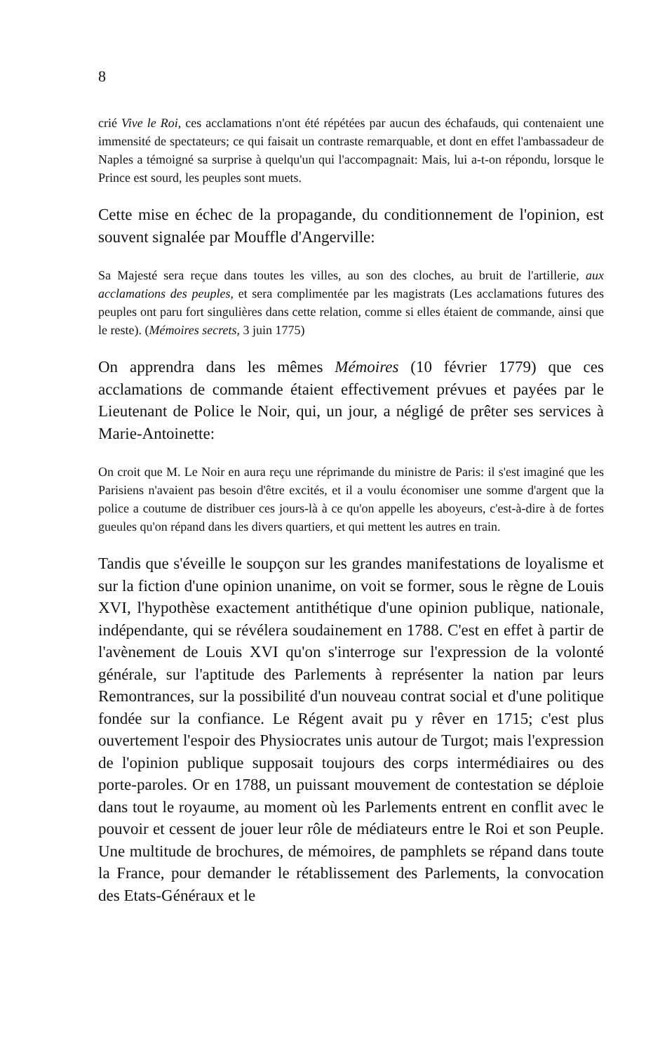8
crié Vive le Roi, ces acclamations n'ont été répétées par aucun des échafauds, qui contenaient une immensité de spectateurs; ce qui faisait un contraste remarquable, et dont en effet l'ambassadeur de Naples a témoigné sa surprise à quelqu'un qui l'accompagnait: Mais, lui a-t-on répondu, lorsque le Prince est sourd, les peuples sont muets.
Cette mise en échec de la propagande, du conditionnement de l'opinion, est souvent signalée par Mouffle d'Angerville:
Sa Majesté sera reçue dans toutes les villes, au son des cloches, au bruit de l'artillerie, aux acclamations des peuples, et sera complimentée par les magistrats (Les acclamations futures des peuples ont paru fort singulières dans cette relation, comme si elles étaient de commande, ainsi que le reste). (Mémoires secrets, 3 juin 1775)
On apprendra dans les mêmes Mémoires (10 février 1779) que ces acclamations de commande étaient effectivement prévues et payées par le Lieutenant de Police le Noir, qui, un jour, a négligé de prêter ses services à Marie-Antoinette:
On croit que M. Le Noir en aura reçu une réprimande du ministre de Paris: il s'est imaginé que les Parisiens n'avaient pas besoin d'être excités, et il a voulu économiser une somme d'argent que la police a coutume de distribuer ces jours-là à ce qu'on appelle les aboyeurs, c'est-à-dire à de fortes gueules qu'on répand dans les divers quartiers, et qui mettent les autres en train.
Tandis que s'éveille le soupçon sur les grandes manifestations de loyalisme et sur la fiction d'une opinion unanime, on voit se former, sous le règne de Louis XVI, l'hypothèse exactement antithétique d'une opinion publique, nationale, indépendante, qui se révélera soudainement en 1788. C'est en effet à partir de l'avènement de Louis XVI qu'on s'interroge sur l'expression de la volonté générale, sur l'aptitude des Parlements à représenter la nation par leurs Remontrances, sur la possibilité d'un nouveau contrat social et d'une politique fondée sur la confiance. Le Régent avait pu y rêver en 1715; c'est plus ouvertement l'espoir des Physiocrates unis autour de Turgot; mais l'expression de l'opinion publique supposait toujours des corps intermédiaires ou des porte-paroles. Or en 1788, un puissant mouvement de contestation se déploie dans tout le royaume, au moment où les Parlements entrent en conflit avec le pouvoir et cessent de jouer leur rôle de médiateurs entre le Roi et son Peuple. Une multitude de brochures, de mémoires, de pamphlets se répand dans toute la France, pour demander le rétablissement des Parlements, la convocation des Etats-Généraux et le